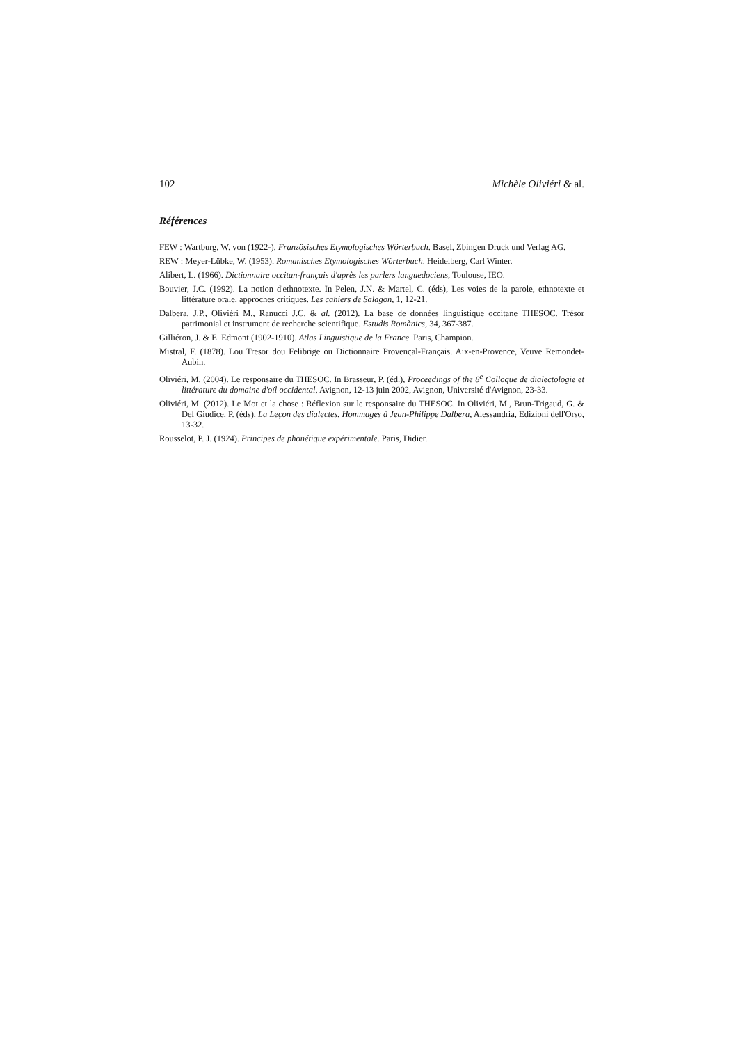102 Michèle Oliviéri & al.
Références
FEW : Wartburg, W. von (1922-). Französisches Etymologisches Wörterbuch. Basel, Zbingen Druck und Verlag AG.
REW : Meyer-Lübke, W. (1953). Romanisches Etymologisches Wörterbuch. Heidelberg, Carl Winter.
Alibert, L. (1966). Dictionnaire occitan-français d'après les parlers languedociens, Toulouse, IEO.
Bouvier, J.C. (1992). La notion d'ethnotexte. In Pelen, J.N. & Martel, C. (éds), Les voies de la parole, ethnotexte et littérature orale, approches critiques. Les cahiers de Salagon, 1, 12-21.
Dalbera, J.P., Oliviéri M., Ranucci J.C. & al. (2012). La base de données linguistique occitane THESOC. Trésor patrimonial et instrument de recherche scientifique. Estudis Romànics, 34, 367-387.
Gilliéron, J. & E. Edmont (1902-1910). Atlas Linguistique de la France. Paris, Champion.
Mistral, F. (1878). Lou Tresor dou Felibrige ou Dictionnaire Provençal-Français. Aix-en-Provence, Veuve Remondet-Aubin.
Oliviéri, M. (2004). Le responsaire du THESOC. In Brasseur, P. (éd.), Proceedings of the 8<sup>e</sup> Colloque de dialectologie et littérature du domaine d'oïl occidental, Avignon, 12-13 juin 2002, Avignon, Université d'Avignon, 23-33.
Oliviéri, M. (2012). Le Mot et la chose : Réflexion sur le responsaire du THESOC. In Oliviéri, M., Brun-Trigaud, G. & Del Giudice, P. (éds), La Leçon des dialectes. Hommages à Jean-Philippe Dalbera, Alessandria, Edizioni dell'Orso, 13-32.
Rousselot, P. J. (1924). Principes de phonétique expérimentale. Paris, Didier.